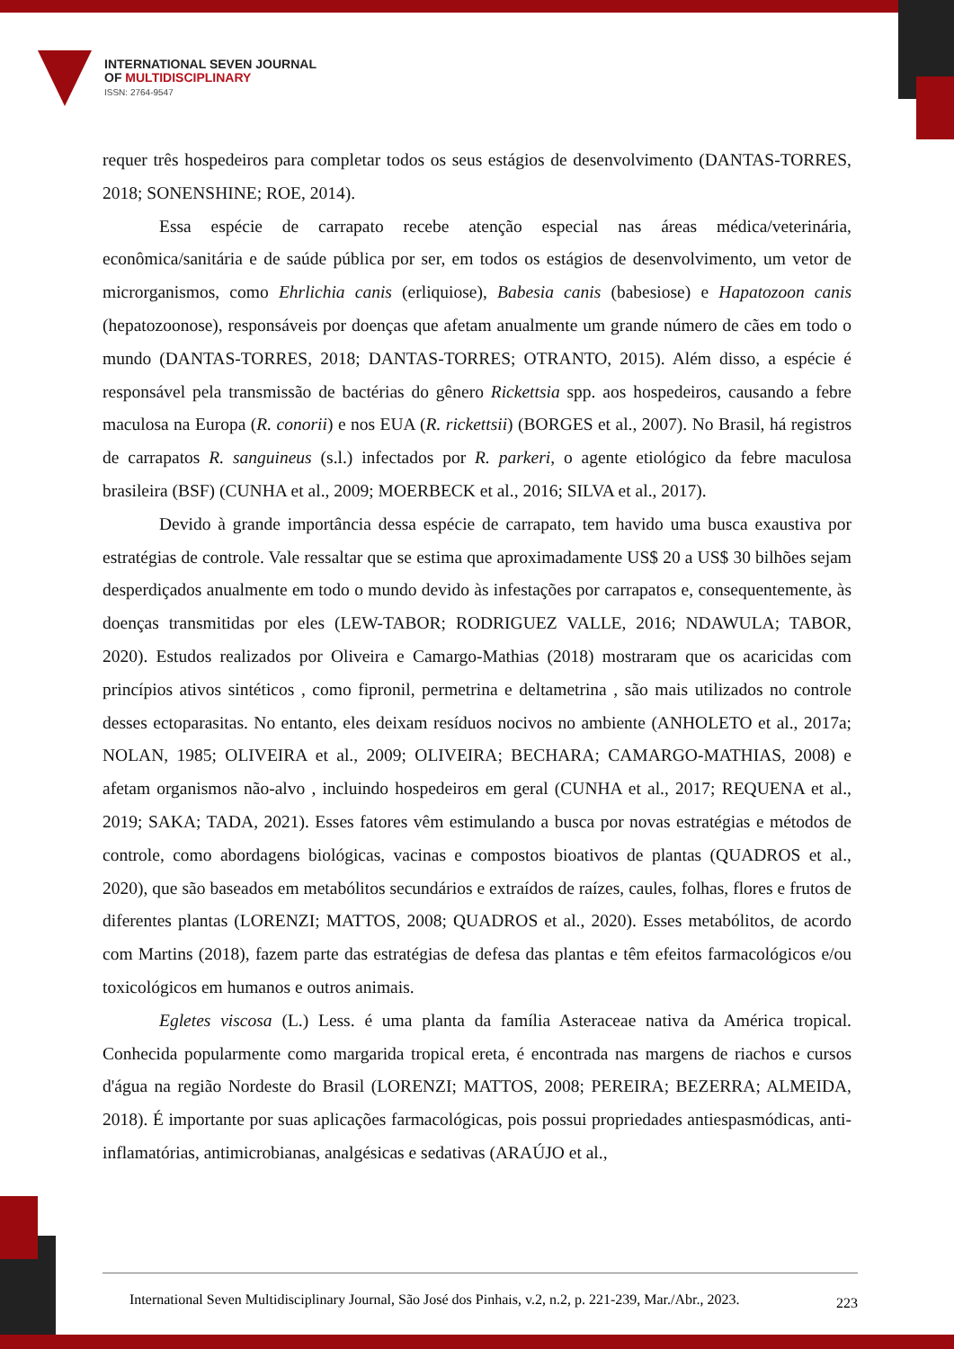INTERNATIONAL SEVEN JOURNAL
OF MULTIDISCIPLINARY
ISSN: 2764-9547
requer três hospedeiros para completar todos os seus estágios de desenvolvimento (DANTAS-TORRES, 2018; SONENSHINE; ROE, 2014).
Essa espécie de carrapato recebe atenção especial nas áreas médica/veterinária, econômica/sanitária e de saúde pública por ser, em todos os estágios de desenvolvimento, um vetor de microrganismos, como Ehrlichia canis (erliquiose), Babesia canis (babesiose) e Hapatozoon canis (hepatozoonose), responsáveis por doenças que afetam anualmente um grande número de cães em todo o mundo (DANTAS-TORRES, 2018; DANTAS-TORRES; OTRANTO, 2015). Além disso, a espécie é responsável pela transmissão de bactérias do gênero Rickettsia spp. aos hospedeiros, causando a febre maculosa na Europa (R. conorii) e nos EUA (R. rickettsii) (BORGES et al., 2007). No Brasil, há registros de carrapatos R. sanguineus (s.l.) infectados por R. parkeri, o agente etiológico da febre maculosa brasileira (BSF) (CUNHA et al., 2009; MOERBECK et al., 2016; SILVA et al., 2017).
Devido à grande importância dessa espécie de carrapato, tem havido uma busca exaustiva por estratégias de controle. Vale ressaltar que se estima que aproximadamente US$ 20 a US$ 30 bilhões sejam desperdiçados anualmente em todo o mundo devido às infestações por carrapatos e, consequentemente, às doenças transmitidas por eles (LEW-TABOR; RODRIGUEZ VALLE, 2016; NDAWULA; TABOR, 2020). Estudos realizados por Oliveira e Camargo-Mathias (2018) mostraram que os acaricidas com princípios ativos sintéticos , como fipronil, permetrina e deltametrina , são mais utilizados no controle desses ectoparasitas. No entanto, eles deixam resíduos nocivos no ambiente (ANHOLETO et al., 2017a; NOLAN, 1985; OLIVEIRA et al., 2009; OLIVEIRA; BECHARA; CAMARGO-MATHIAS, 2008) e afetam organismos não-alvo , incluindo hospedeiros em geral (CUNHA et al., 2017; REQUENA et al., 2019; SAKA; TADA, 2021). Esses fatores vêm estimulando a busca por novas estratégias e métodos de controle, como abordagens biológicas, vacinas e compostos bioativos de plantas (QUADROS et al., 2020), que são baseados em metabólitos secundários e extraídos de raízes, caules, folhas, flores e frutos de diferentes plantas (LORENZI; MATTOS, 2008; QUADROS et al., 2020). Esses metabólitos, de acordo com Martins (2018), fazem parte das estratégias de defesa das plantas e têm efeitos farmacológicos e/ou toxicológicos em humanos e outros animais.
Egletes viscosa (L.) Less. é uma planta da família Asteraceae nativa da América tropical. Conhecida popularmente como margarida tropical ereta, é encontrada nas margens de riachos e cursos d'água na região Nordeste do Brasil (LORENZI; MATTOS, 2008; PEREIRA; BEZERRA; ALMEIDA, 2018). É importante por suas aplicações farmacológicas, pois possui propriedades antiespasmódicas, anti-inflamatórias, antimicrobianas, analgésicas e sedativas (ARAÚJO et al.,
International Seven Multidisciplinary Journal, São José dos Pinhais, v.2, n.2, p. 221-239, Mar./Abr., 2023. 223